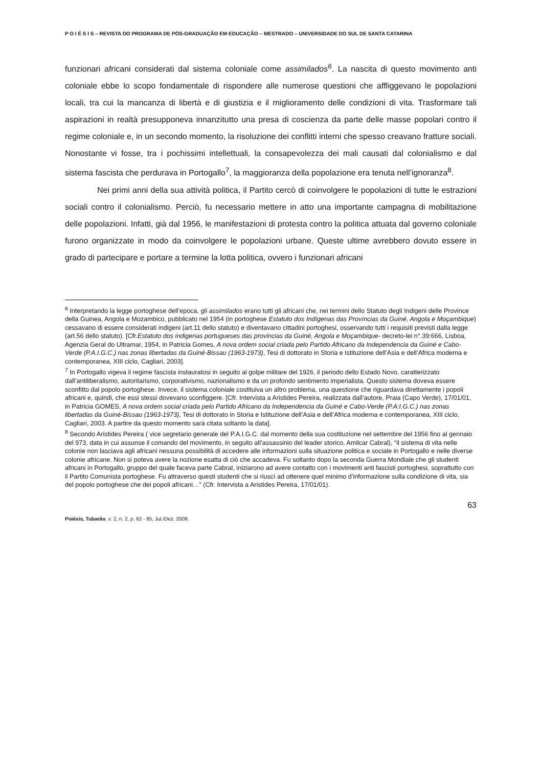P O I É S I S – REVISTA DO PROGRAMA DE PÓS-GRADUAÇÃO EM EDUCAÇÃO – MESTRADO – UNIVERSIDADE DO SUL DE SANTA CATARINA
funzionari africani considerati dal sistema coloniale come assimilados<sup>6</sup>. La nascita di questo movimento anti coloniale ebbe lo scopo fondamentale di rispondere alle numerose questioni che affliggevano le popolazioni locali, tra cui la mancanza di libertà e di giustizia e il miglioramento delle condizioni di vita. Trasformare tali aspirazioni in realtà presupponeva innanzitutto una presa di coscienza da parte delle masse popolari contro il regime coloniale e, in un secondo momento, la risoluzione dei conflitti interni che spesso creavano fratture sociali. Nonostante vi fosse, tra i pochissimi intellettuali, la consapevolezza dei mali causati dal colonialismo e dal sistema fascista che perdurava in Portogallo<sup>7</sup>, la maggioranza della popolazione era tenuta nell’ignoranza<sup>8</sup>.
Nei primi anni della sua attività politica, il Partito cercò di coinvolgere le popolazioni di tutte le estrazioni sociali contro il colonialismo. Perciò, fu necessario mettere in atto una importante campagna di mobilitazione delle popolazioni. Infatti, già dal 1956, le manifestazioni di protesta contro la politica attuata dal governo coloniale furono organizzate in modo da coinvolgere le popolazioni urbane. Queste ultime avrebbero dovuto essere in grado di partecipare e portare a termine la lotta politica, ovvero i funzionari africani
<sup>6</sup> Interpretando la legge portoghese dell’epoca, gli assimilados erano tutti gli africani che, nei termini dello Statuto degli Indigeni delle Province della Guinea, Angola e Mozambico, pubblicato nel 1954 (in portoghese Estatuto dos Indígenas das Províncias da Guiné, Angola e Moçambique) cessavano di essere considerati indigeni (art.11 dello statuto) e diventavano cittadini portoghesi, osservando tutti i requisiti previsti dalla legge (art.56 dello statuto). [Cfr.Estatuto dos indigenas portugueses das provincias da Guiné, Angola e Moçambique- decreto-lei n°.39:666, Lisboa, Agenzia Geral do Ultramar, 1954, in Patricia Gomes, A nova ordem social criada pelo Partido Africano da Independencia da Guiné e Cabo-Verde (P.A.I.G.C.) nas zonas libertadas da Guiné-Bissau (1963-1973), Tesi di dottorato in Storia e Istituzione dell’Asia e dell’Africa moderna e contemporanea, XIII ciclo, Cagliari, 2003].
<sup>7</sup> In Portogallo vigeva il regime fascista instauratosi in seguito al golpe militare del 1926, il periodo dello Estado Novo, caratterizzato dall’antiliberalismo, autoritarismo, corporativismo, nazionalismo e da un profondo sentimento imperialista. Questo sistema doveva essere sconfitto dal popolo portoghese. Invece, il sistema coloniale costituiva un altro problema, una questione che riguardava direttamente i popoli africani e, quindi, che essi stessi dovevano sconfiggere. [Cfr. Intervista a Aristides Pereira, realizzata dall’autore, Praia (Capo Verde), 17/01/01, in Patricia GOMES, A nova ordem social criada pelo Partido Africano da Independencia da Guiné e Cabo-Verde (P.A:I.G.C.) nas zonas libertadas da Guiné-Bissau (1963-1973), Tesi di dottorato in Storia e Istituzione dell’Asia e dell’Africa moderna e contemporanea, XIII ciclo, Cagliari, 2003. A partire da questo momento sarà citata soltanto la data].
<sup>8</sup> Secondo Aristides Pereira ( vice segretario generale del P.A.I.G.C. dal momento della sua costituzione nel settembre del 1956 fino al gennaio del 973, data in cui assunse il comando del movimento, in seguito all’assassinio del leader storico, Amilcar Cabral), “il sistema di vita nelle colonie non lasciava agli africani nessuna possibilità di accedere alle informazioni sulla situazione politica e sociale in Portogallo e nelle diverse colonie africane. Non si poteva avere la nozione esatta di ciò che accadeva. Fu soltanto dopo la seconda Guerra Mondiale che gli studenti africani in Portogallo, gruppo del quale faceva parte Cabral, iniziarono ad avere contatto con i movimenti anti fascisti portoghesi, soprattutto con il Partito Comunista portoghese. Fu attraverso questi studenti che si riuscì ad ottenere quel minimo d’informazione sulla condizione di vita, sia del popolo portoghese che dei popoli africani…” (Cfr. Intervista a Aristides Pereira, 17/01/01).
63
Poiésis, Tubarão, v. 2, n. 2, p. 62 - 85, Jul./Dez. 2009.